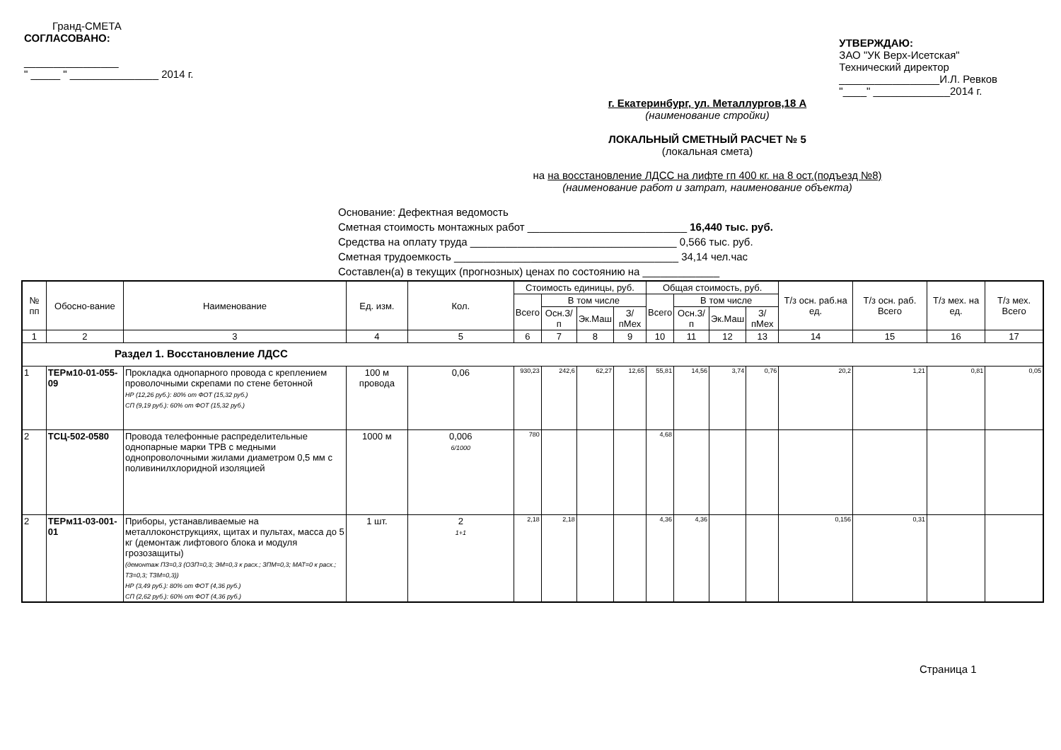Гранд-СМЕТА
СОГЛАСОВАНО:
________________
" _____ " _______________ 2014 г.
УТВЕРЖДАЮ:
ЗАО "УК Верх-Исетская"
Технический директор
_________________И.Л. Ревков
"____" _____________2014 г.
г. Екатеринбург, ул. Металлургов,18 А
(наименование стройки)
ЛОКАЛЬНЫЙ СМЕТНЫЙ РАСЧЕТ № 5
(локальная смета)
на на восстановление ЛДСС на лифте гп 400 кг. на 8 ост.(подъезд №8)
(наименование работ и затрат, наименование объекта)
Основание: Дефектная ведомость
Сметная стоимость монтажных работ ___________________________ 16,440 тыс. руб.
Средства на оплату труда ___________________________________ 0,566 тыс. руб.
Сметная трудоемкость ______________________________________ 34,14 чел.час
Составлен(а) в текущих (прогнозных) ценах по состоянию на _____________
| № пп | Обосно-вание | Наименование | Ед. изм. | Кол. | Стоимость единицы, руб. | | | | Общая стоимость, руб. | | | | Т/з осн. раб.на ед. | Т/з осн. раб. Всего | Т/з мех. на ед. | Т/з мех. Всего |
| --- | --- | --- | --- | --- | --- | --- | --- | --- | --- | --- | --- | --- | --- | --- | --- | --- |
| | | | | | Всего | В том числе | | | Всего | В том числе | | | | | | |
| | | | | | | Осн.З/п | Эк.Маш | З/пМех | | Осн.З/п | Эк.Маш | З/пМех | | | | |
| 1 | 2 | 3 | 4 | 5 | 6 | 7 | 8 | 9 | 10 | 11 | 12 | 13 | 14 | 15 | 16 | 17 |
| Раздел 1. Восстановление ЛДСС | | | | | | | | | | | | | | | | |
| 1 | ТЕРм10-01-055-09 | Прокладка однопарного провода с креплением проволочными скрепами по стене бетонной НР (12,26 руб.): 80% от ФОТ (15,32 руб.) СП (9,19 руб.): 60% от ФОТ (15,32 руб.) | 100 м провода | 0,06 | 930,23 | 242,6 | 62,27 | 12,65 | 55,81 | 14,56 | 3,74 | 0,76 | 20,2 | 1,21 | 0,81 | 0,05 |
| 2 | ТСЦ-502-0580 | Провода телефонные распределительные однопарные марки ТРВ с медными однопроволочными жилами диаметром 0,5 мм с поливинилхлоридной изоляцией | 1000 м | 0,006 6/1000 | 780 | | | | 4,68 | | | | | | | |
| 2 | ТЕРм11-03-001-01 | Приборы, устанавливаемые на металлоконструкциях, щитах и пультах, масса до 5 кг (демонтаж лифтового блока и модуля грозозащиты) (демонтаж ПЗ=0,3 (ОЗП=0,3; ЭМ=0,3 к расх.; ЗПМ=0,3; МАТ=0 к расх.; ТЗ=0,3; ТЗМ=0,3)) НР (3,49 руб.): 80% от ФОТ (4,36 руб.) СП (2,62 руб.): 60% от ФОТ (4,36 руб.) | 1 шт. | 2 1+1 | 2,18 | 2,18 | | | 4,36 | 4,36 | | | 0,156 | 0,31 | | |
Страница 1